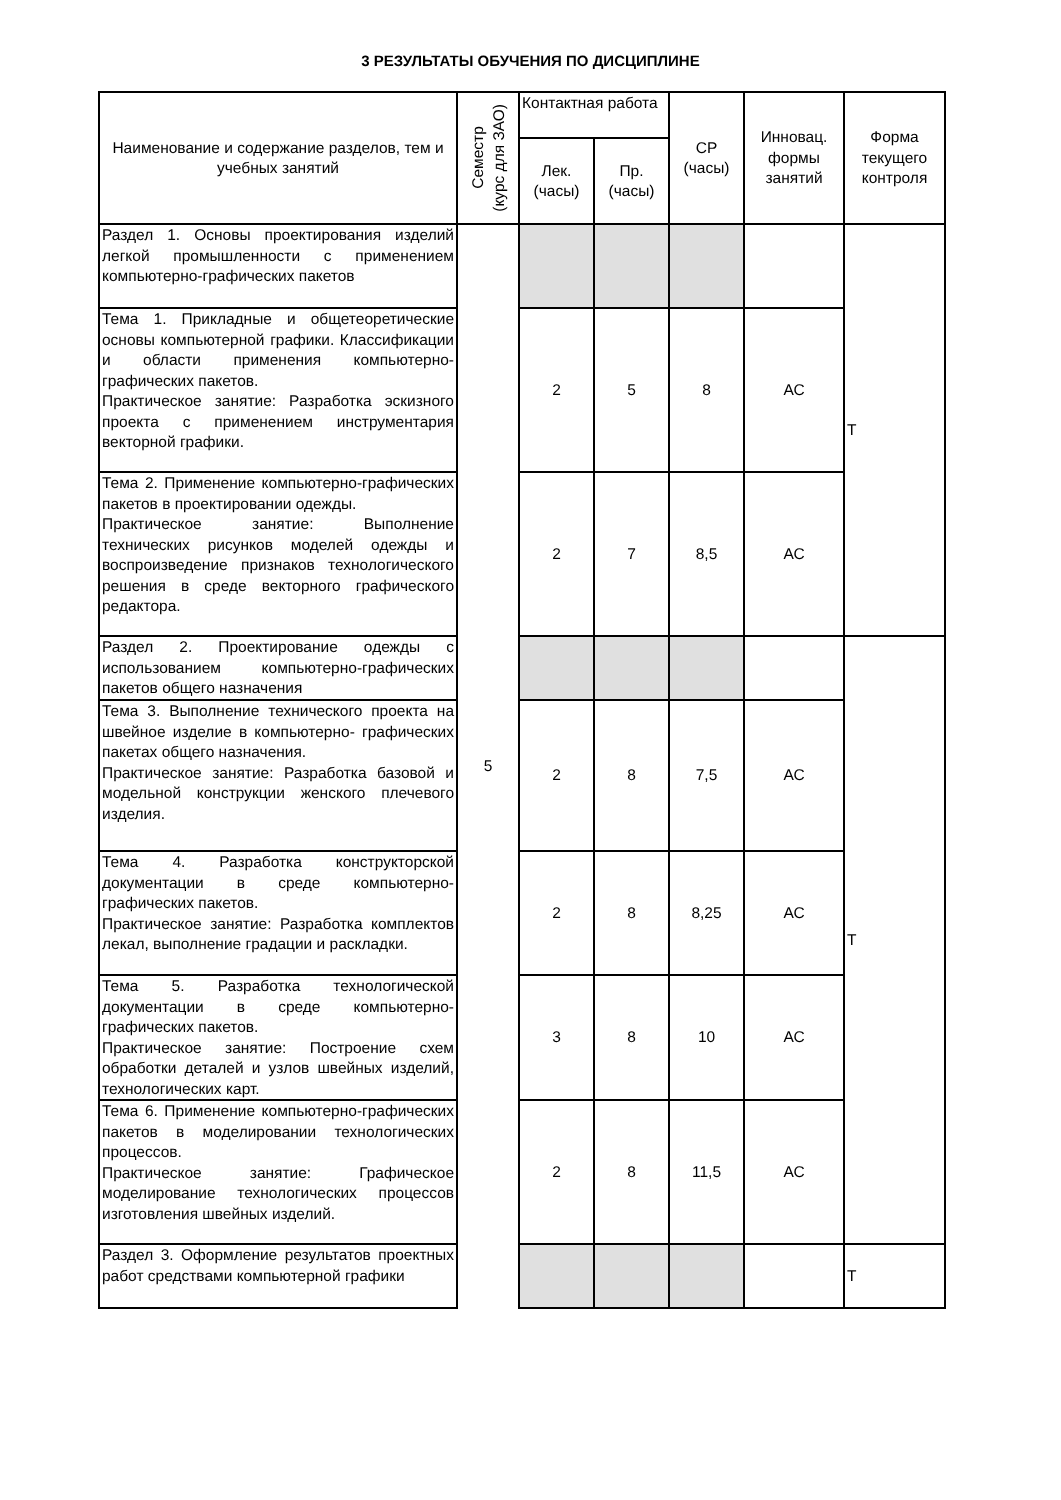3 РЕЗУЛЬТАТЫ ОБУЧЕНИЯ ПО ДИСЦИПЛИНЕ
| Наименование и содержание разделов, тем и учебных занятий | Семестр (курс для ЗАО) | Контактная работа | | СР (часы) | Инновац. формы занятий | Форма текущего контроля |
| --- | --- | --- | --- | --- | --- | --- |
| | | Лек. (часы) | Пр. (часы) | | | |
| Раздел 1. Основы проектирования изделий легкой промышленности с применением компьютерно-графических пакетов | 5 | | | | | Т |
| Тема 1. Прикладные и общетеоретические основы компьютерной графики. Классификации и области применения компьютерно-графических пакетов. Практическое занятие: Разработка эскизного проекта с применением инструментария векторной графики. | | 2 | 5 | 8 | АС | |
| Тема 2. Применение компьютерно-графических пакетов в проектировании одежды. Практическое занятие: Выполнение технических рисунков моделей одежды и воспроизведение признаков технологического решения в среде векторного графического редактора. | | 2 | 7 | 8,5 | АС | |
| Раздел 2. Проектирование одежды с использованием компьютерно-графических пакетов общего назначения | | | | | | Т |
| Тема 3. Выполнение технического проекта на швейное изделие в компьютерно- графических пакетах общего назначения. Практическое занятие: Разработка базовой и модельной конструкции женского плечевого изделия. | | 2 | 8 | 7,5 | АС | |
| Тема 4. Разработка конструкторской документации в среде компьютерно-графических пакетов. Практическое занятие: Разработка комплектов лекал, выполнение градации и раскладки. | | 2 | 8 | 8,25 | АС | |
| Тема 5. Разработка технологической документации в среде компьютерно-графических пакетов. Практическое занятие: Построение схем обработки деталей и узлов швейных изделий, технологических карт. | | 3 | 8 | 10 | АС | |
| Тема 6. Применение компьютерно-графических пакетов в моделировании технологических процессов. Практическое занятие: Графическое моделирование технологических процессов изготовления швейных изделий. | | 2 | 8 | 11,5 | АС | |
| Раздел 3. Оформление результатов проектных работ средствами компьютерной графики | | | | | | Т |